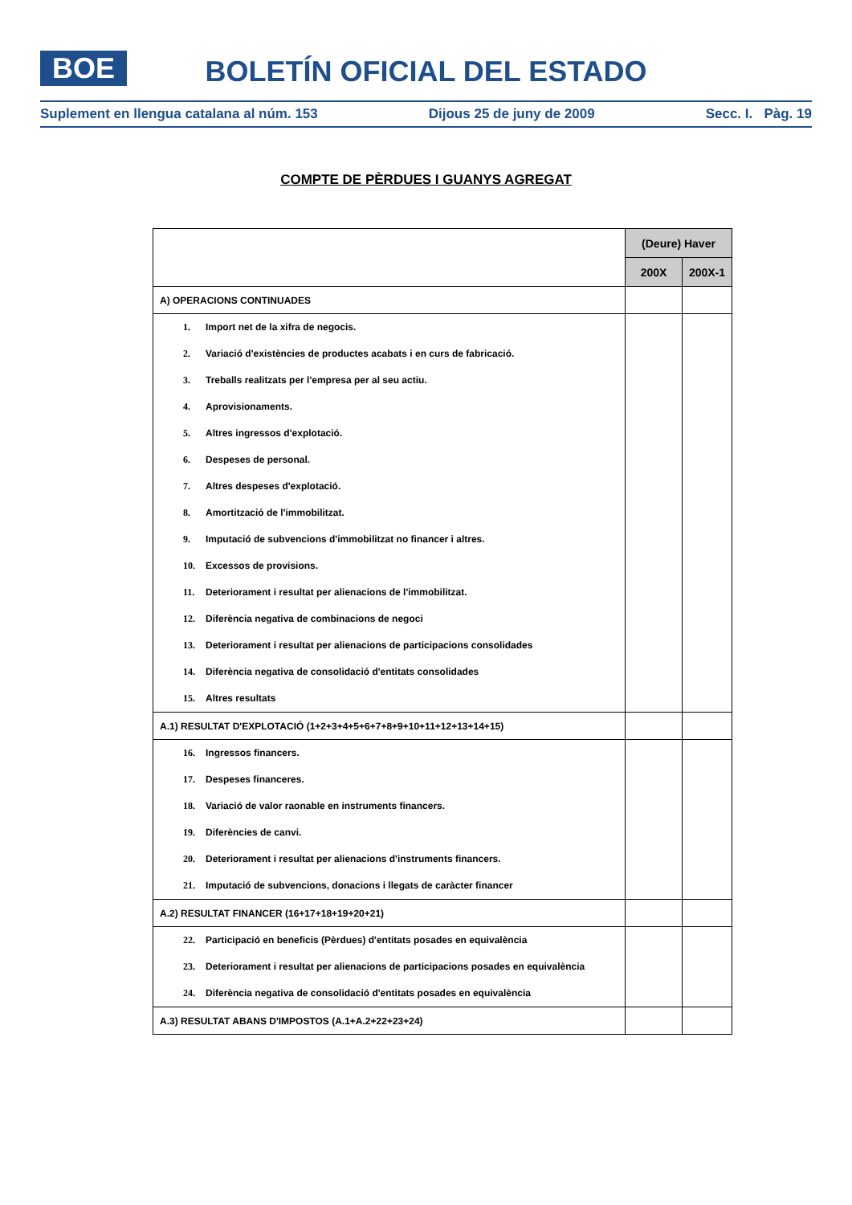BOE
BOLETÍN OFICIAL DEL ESTADO
Suplement en llengua catalana al núm. 153 Dijous 25 de juny de 2009 Secc. I. Pàg. 19
COMPTE DE PÈRDUES I GUANYS AGREGAT
| | (Deure) Haver | |
| | 200X | 200X-1 |
| A) OPERACIONS CONTINUADES | | |
| 1. Import net de la xifra de negocis. | | |
| 2. Variació d'existències de productes acabats i en curs de fabricació. | | |
| 3. Treballs realitzats per l'empresa per al seu actiu. | | |
| 4. Aprovisionaments. | | |
| 5. Altres ingressos d'explotació. | | |
| 6. Despeses de personal. | | |
| 7. Altres despeses d'explotació. | | |
| 8. Amortització de l'immobilitzat. | | |
| 9. Imputació de subvencions d'immobilitzat no financer i altres. | | |
| 10. Excessos de provisions. | | |
| 11. Deteriorament i resultat per alienacions de l'immobilitzat. | | |
| 12. Diferència negativa de combinacions de negoci | | |
| 13. Deteriorament i resultat per alienacions de participacions consolidades | | |
| 14. Diferència negativa de consolidació d'entitats consolidades | | |
| 15. Altres resultats | | |
| A.1) RESULTAT D'EXPLOTACIÓ (1+2+3+4+5+6+7+8+9+10+11+12+13+14+15) | | |
| 16. Ingressos financers. | | |
| 17. Despeses financeres. | | |
| 18. Variació de valor raonable en instruments financers. | | |
| 19. Diferències de canvi. | | |
| 20. Deteriorament i resultat per alienacions d'instruments financers. | | |
| 21. Imputació de subvencions, donacions i llegats de caràcter financer | | |
| A.2) RESULTAT FINANCER (16+17+18+19+20+21) | | |
| 22. Participació en beneficis (Pèrdues) d'entitats posades en equivalència | | |
| 23. Deteriorament i resultat per alienacions de participacions posades en equivalència | | |
| 24. Diferència negativa de consolidació d'entitats posades en equivalència | | |
| A.3) RESULTAT ABANS D'IMPOSTOS (A.1+A.2+22+23+24) | | |